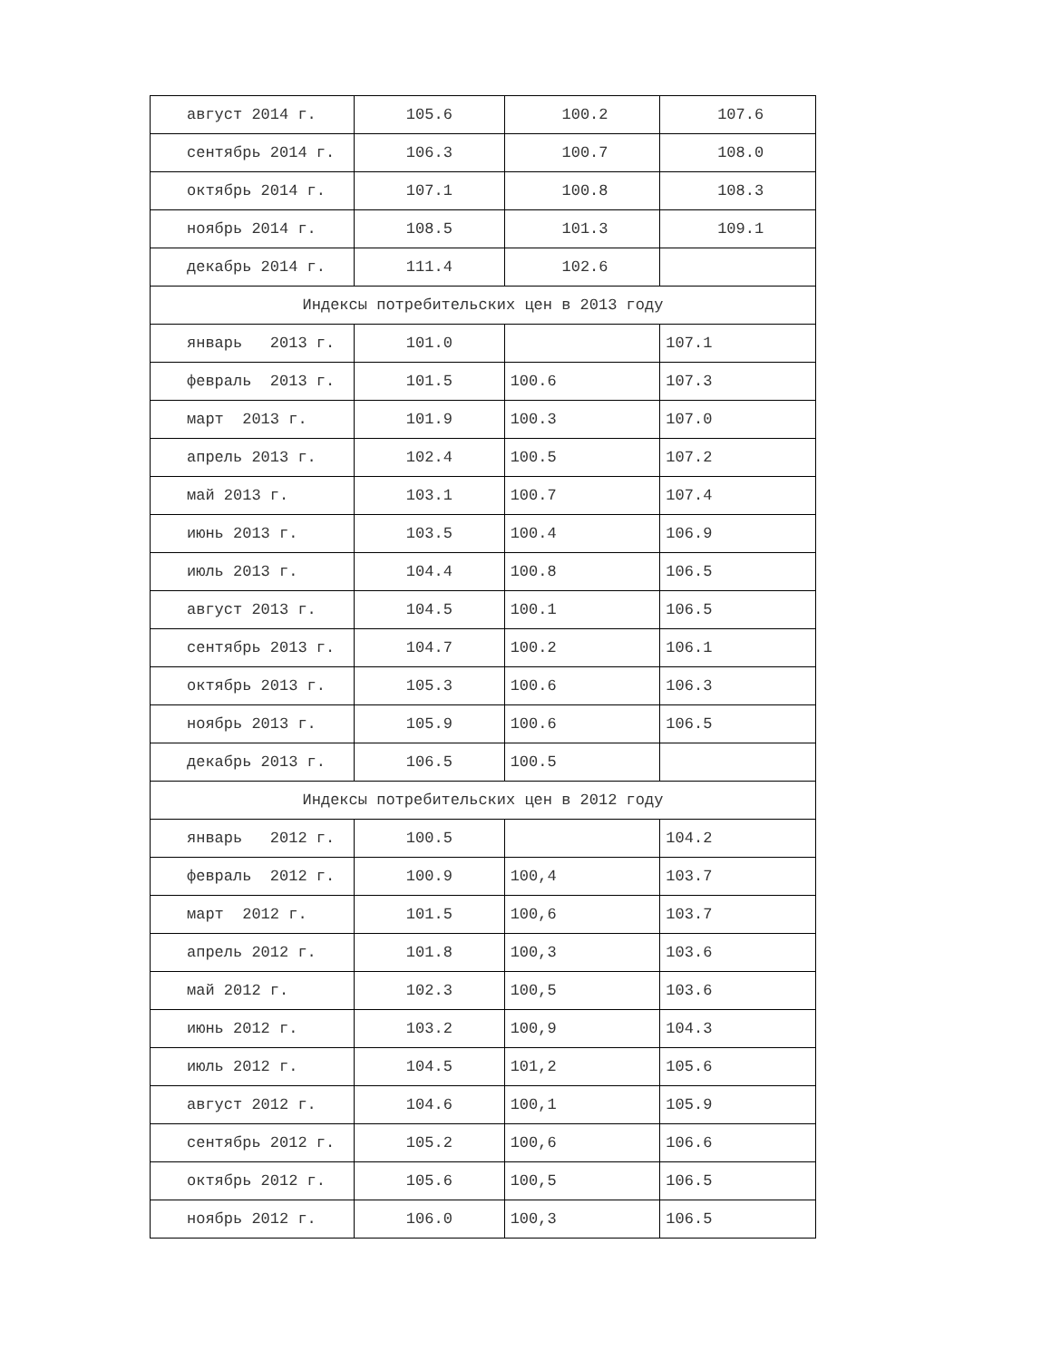| август 2014 г. | 105.6 | 100.2 | 107.6 |
| сентябрь 2014 г. | 106.3 | 100.7 | 108.0 |
| октябрь 2014 г. | 107.1 | 100.8 | 108.3 |
| ноябрь 2014 г. | 108.5 | 101.3 | 109.1 |
| декабрь 2014 г. | 111.4 | 102.6 | |
| Индексы потребительских цен в 2013 году | | | |
| январь 2013 г. | 101.0 | | 107.1 |
| февраль 2013 г. | 101.5 | 100.6 | 107.3 |
| март 2013 г. | 101.9 | 100.3 | 107.0 |
| апрель 2013 г. | 102.4 | 100.5 | 107.2 |
| май 2013 г. | 103.1 | 100.7 | 107.4 |
| июнь 2013 г. | 103.5 | 100.4 | 106.9 |
| июль 2013 г. | 104.4 | 100.8 | 106.5 |
| август 2013 г. | 104.5 | 100.1 | 106.5 |
| сентябрь 2013 г. | 104.7 | 100.2 | 106.1 |
| октябрь 2013 г. | 105.3 | 100.6 | 106.3 |
| ноябрь 2013 г. | 105.9 | 100.6 | 106.5 |
| декабрь 2013 г. | 106.5 | 100.5 | |
| Индексы потребительских цен в 2012 году | | | |
| январь 2012 г. | 100.5 | | 104.2 |
| февраль 2012 г. | 100.9 | 100,4 | 103.7 |
| март 2012 г. | 101.5 | 100,6 | 103.7 |
| апрель 2012 г. | 101.8 | 100,3 | 103.6 |
| май 2012 г. | 102.3 | 100,5 | 103.6 |
| июнь 2012 г. | 103.2 | 100,9 | 104.3 |
| июль 2012 г. | 104.5 | 101,2 | 105.6 |
| август 2012 г. | 104.6 | 100,1 | 105.9 |
| сентябрь 2012 г. | 105.2 | 100,6 | 106.6 |
| октябрь 2012 г. | 105.6 | 100,5 | 106.5 |
| ноябрь 2012 г. | 106.0 | 100,3 | 106.5 |